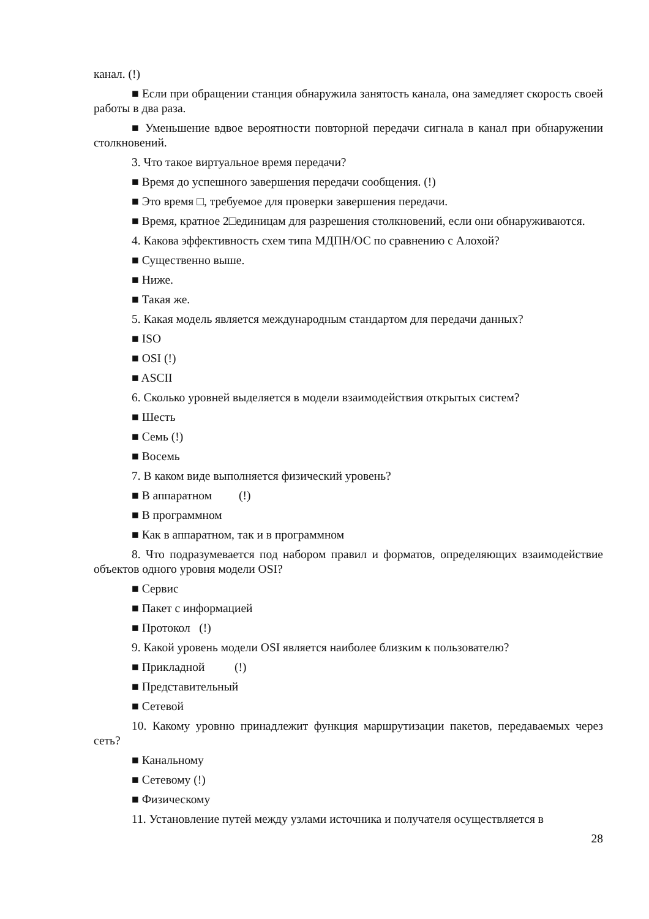канал. (!)
■ Если при обращении станция обнаружила занятость канала, она замедляет скорость своей работы в два раза.
■ Уменьшение вдвое вероятности повторной передачи сигнала в канал при обнаружении столкновений.
3. Что такое виртуальное время передачи?
■ Время до успешного завершения передачи сообщения. (!)
■ Это время □, требуемое для проверки завершения передачи.
■ Время, кратное 2□единицам для разрешения столкновений, если они обнаруживаются.
4. Какова эффективность схем типа МДПН/ОС по сравнению с Алохой?
■ Существенно выше.
■ Ниже.
■ Такая же.
5. Какая модель является международным стандартом для передачи данных?
■ ISO
■ OSI (!)
■ ASCII
6. Сколько уровней выделяется в модели взаимодействия открытых систем?
■ Шесть
■ Семь (!)
■ Восемь
7. В каком виде выполняется физический уровень?
■ В аппаратном (!)
■ В программном
■ Как в аппаратном, так и в программном
8. Что подразумевается под набором правил и форматов, определяющих взаимодействие объектов одного уровня модели OSI?
■ Сервис
■ Пакет с информацией
■ Протокол (!)
9. Какой уровень модели OSI является наиболее близким к пользователю?
■ Прикладной (!)
■ Представительный
■ Сетевой
10. Какому уровню принадлежит функция маршрутизации пакетов, передаваемых через сеть?
■ Канальному
■ Сетевому (!)
■ Физическому
11. Установление путей между узлами источника и получателя осуществляется в
28